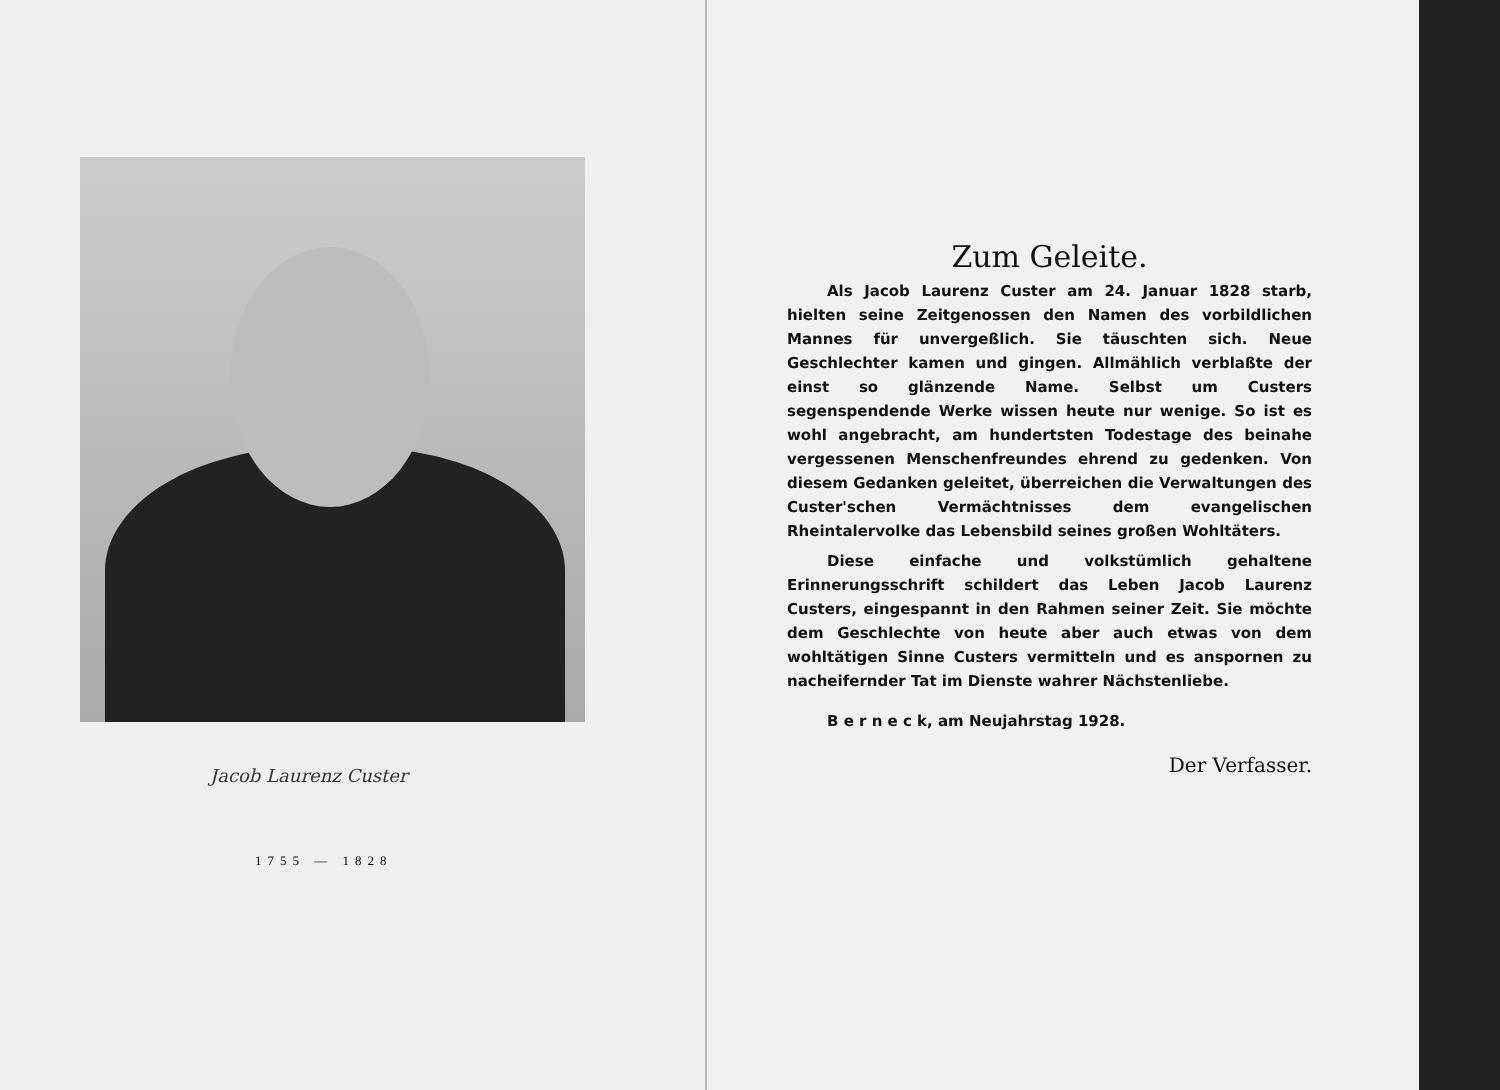Jacob Laurenz Custer
1755 — 1828
Zum Geleite.
Als Jacob Laurenz Custer am 24. Januar 1828 starb, hielten seine Zeitgenossen den Namen des vorbildlichen Mannes für unvergeßlich. Sie täuschten sich. Neue Geschlechter kamen und gingen. Allmählich verblaßte der einst so glänzende Name. Selbst um Custers segenspendende Werke wissen heute nur wenige. So ist es wohl angebracht, am hundertsten Todestage des beinahe vergessenen Menschenfreundes ehrend zu gedenken. Von diesem Gedanken geleitet, überreichen die Verwaltungen des Custer'schen Vermächtnisses dem evangelischen Rheintalervolke das Lebensbild seines großen Wohltäters.
Diese einfache und volkstümlich gehaltene Erinnerungsschrift schildert das Leben Jacob Laurenz Custers, eingespannt in den Rahmen seiner Zeit. Sie möchte dem Geschlechte von heute aber auch etwas von dem wohltätigen Sinne Custers vermitteln und es anspornen zu nacheifernder Tat im Dienste wahrer Nächstenliebe.
B e r n e c k, am Neujahrstag 1928.
Der Verfasser.